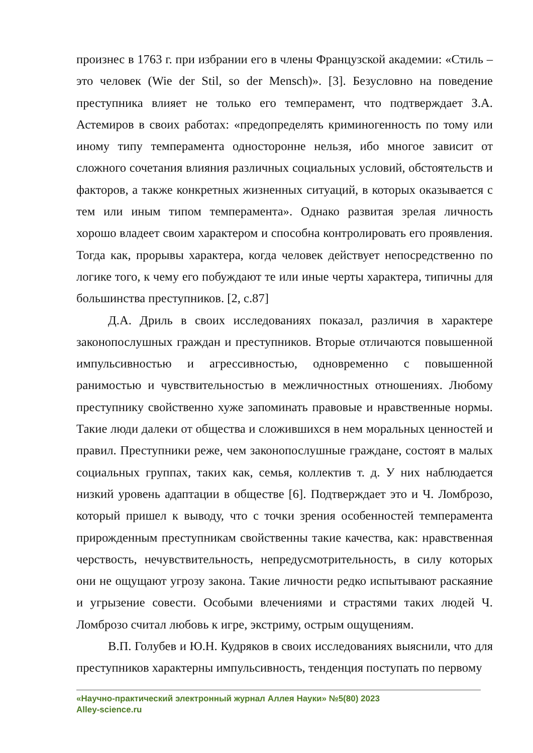произнес в 1763 г. при избрании его в члены Французской академии: «Стиль – это человек (Wie der Stil, so der Mensch)». [3]. Безусловно на поведение преступника влияет не только его темперамент, что подтверждает З.А. Астемиров в своих работах: «предопределять криминогенность по тому или иному типу темперамента односторонне нельзя, ибо многое зависит от сложного сочетания влияния различных социальных условий, обстоятельств и факторов, а также конкретных жизненных ситуаций, в которых оказывается с тем или иным типом темперамента». Однако развитая зрелая личность хорошо владеет своим характером и способна контролировать его проявления. Тогда как, прорывы характера, когда человек действует непосредственно по логике того, к чему его побуждают те или иные черты характера, типичны для большинства преступников. [2, с.87]
Д.А. Дриль в своих исследованиях показал, различия в характере законопослушных граждан и преступников. Вторые отличаются повышенной импульсивностью и агрессивностью, одновременно с повышенной ранимостью и чувствительностью в межличностных отношениях. Любому преступнику свойственно хуже запоминать правовые и нравственные нормы. Такие люди далеки от общества и сложившихся в нем моральных ценностей и правил. Преступники реже, чем законопослушные граждане, состоят в малых социальных группах, таких как, семья, коллектив т. д. У них наблюдается низкий уровень адаптации в обществе [6]. Подтверждает это и Ч. Ломброзо, который пришел к выводу, что с точки зрения особенностей темперамента прирожденным преступникам свойственны такие качества, как: нравственная черствость, нечувствительность, непредусмотрительность, в силу которых они не ощущают угрозу закона. Такие личности редко испытывают раскаяние и угрызение совести. Особыми влечениями и страстями таких людей Ч. Ломброзо считал любовь к игре, экстриму, острым ощущениям.
В.П. Голубев и Ю.Н. Кудряков в своих исследованиях выяснили, что для преступников характерны импульсивность, тенденция поступать по первому
«Научно-практический электронный журнал Аллея Науки» №5(80) 2023
Alley-science.ru